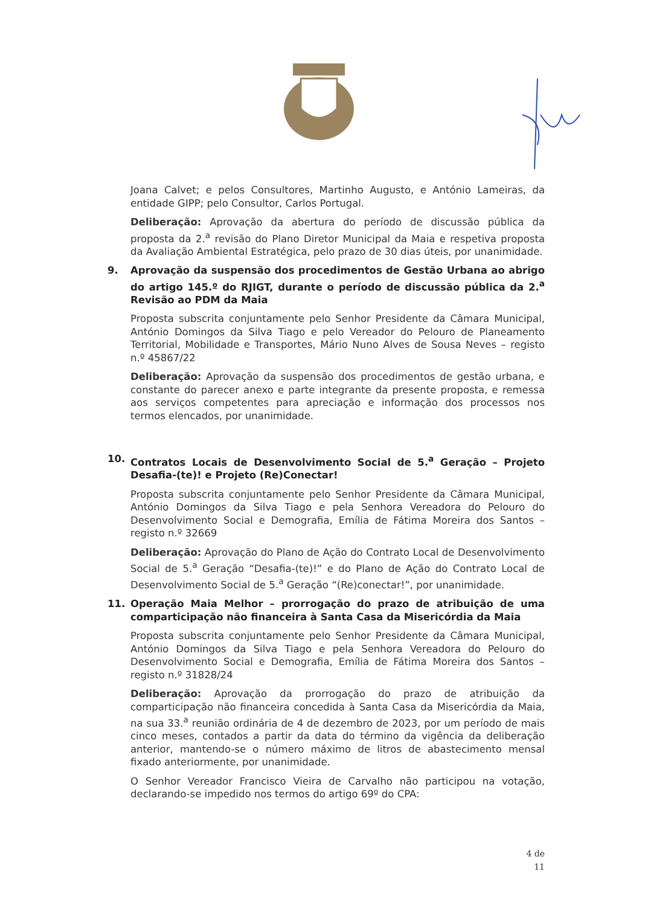Joana Calvet; e pelos Consultores, Martinho Augusto, e António Lameiras, da entidade GIPP; pelo Consultor, Carlos Portugal.
Deliberação: Aprovação da abertura do período de discussão pública da proposta da 2.<sup>a</sup> revisão do Plano Diretor Municipal da Maia e respetiva proposta da Avaliação Ambiental Estratégica, pelo prazo de 30 dias úteis, por unanimidade.
9. Aprovação da suspensão dos procedimentos de Gestão Urbana ao abrigo do artigo 145.º do RJIGT, durante o período de discussão pública da 2.<sup>a</sup> Revisão ao PDM da Maia
Proposta subscrita conjuntamente pelo Senhor Presidente da Câmara Municipal, António Domingos da Silva Tiago e pelo Vereador do Pelouro de Planeamento Territorial, Mobilidade e Transportes, Mário Nuno Alves de Sousa Neves – registo n.º 45867/22
Deliberação: Aprovação da suspensão dos procedimentos de gestão urbana, e constante do parecer anexo e parte integrante da presente proposta, e remessa aos serviços competentes para apreciação e informação dos processos nos termos elencados, por unanimidade.
10. Contratos Locais de Desenvolvimento Social de 5.<sup>a</sup> Geração – Projeto Desafia-(te)! e Projeto (Re)Conectar!
Proposta subscrita conjuntamente pelo Senhor Presidente da Câmara Municipal, António Domingos da Silva Tiago e pela Senhora Vereadora do Pelouro do Desenvolvimento Social e Demografia, Emília de Fátima Moreira dos Santos – registo n.º 32669
Deliberação: Aprovação do Plano de Ação do Contrato Local de Desenvolvimento Social de 5.<sup>a</sup> Geração “Desafia-(te)!” e do Plano de Ação do Contrato Local de Desenvolvimento Social de 5.<sup>a</sup> Geração “(Re)conectar!”, por unanimidade.
11. Operação Maia Melhor – prorrogação do prazo de atribuição de uma comparticipação não financeira à Santa Casa da Misericórdia da Maia
Proposta subscrita conjuntamente pelo Senhor Presidente da Câmara Municipal, António Domingos da Silva Tiago e pela Senhora Vereadora do Pelouro do Desenvolvimento Social e Demografia, Emília de Fátima Moreira dos Santos – registo n.º 31828/24
Deliberação: Aprovação da prorrogação do prazo de atribuição da comparticipação não financeira concedida à Santa Casa da Misericórdia da Maia, na sua 33.<sup>a</sup> reunião ordinária de 4 de dezembro de 2023, por um período de mais cinco meses, contados a partir da data do término da vigência da deliberação anterior, mantendo-se o número máximo de litros de abastecimento mensal fixado anteriormente, por unanimidade.
O Senhor Vereador Francisco Vieira de Carvalho não participou na votação, declarando-se impedido nos termos do artigo 69º do CPA:
4 de 11